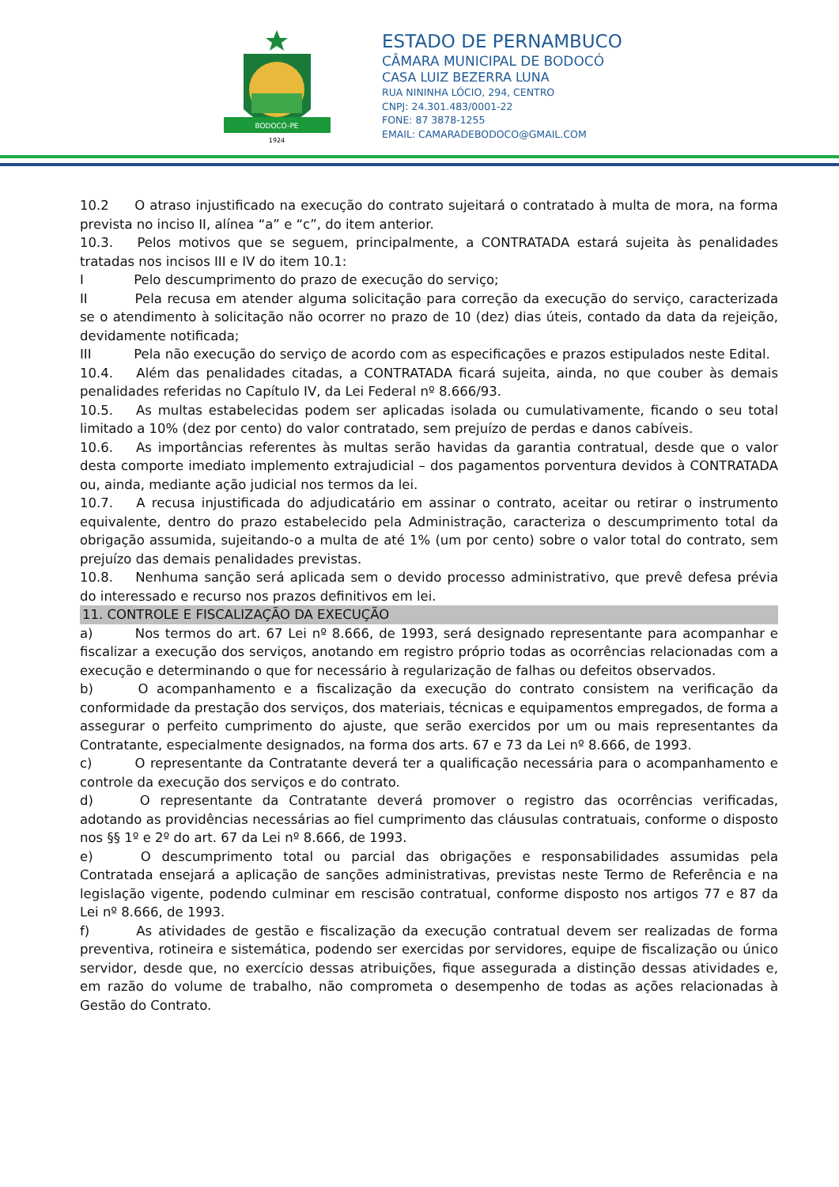BODOCÓ-PE
1924
ESTADO DE PERNAMBUCO
CÂMARA MUNICIPAL DE BODOCÓ
CASA LUIZ BEZERRA LUNA
RUA NININHA LÓCIO, 294, CENTRO
CNPJ: 24.301.483/0001-22
FONE: 87 3878-1255
EMAIL: CAMARADEBODOCO@GMAIL.COM
10.2 O atraso injustificado na execução do contrato sujeitará o contratado à multa de mora, na forma prevista no inciso II, alínea “a” e “c”, do item anterior.
10.3. Pelos motivos que se seguem, principalmente, a CONTRATADA estará sujeita às penalidades tratadas nos incisos III e IV do item 10.1:
I Pelo descumprimento do prazo de execução do serviço;
II Pela recusa em atender alguma solicitação para correção da execução do serviço, caracterizada se o atendimento à solicitação não ocorrer no prazo de 10 (dez) dias úteis, contado da data da rejeição, devidamente notificada;
III Pela não execução do serviço de acordo com as especificações e prazos estipulados neste Edital.
10.4. Além das penalidades citadas, a CONTRATADA ficará sujeita, ainda, no que couber às demais penalidades referidas no Capítulo IV, da Lei Federal nº 8.666/93.
10.5. As multas estabelecidas podem ser aplicadas isolada ou cumulativamente, ficando o seu total limitado a 10% (dez por cento) do valor contratado, sem prejuízo de perdas e danos cabíveis.
10.6. As importâncias referentes às multas serão havidas da garantia contratual, desde que o valor desta comporte imediato implemento extrajudicial – dos pagamentos porventura devidos à CONTRATADA ou, ainda, mediante ação judicial nos termos da lei.
10.7. A recusa injustificada do adjudicatário em assinar o contrato, aceitar ou retirar o instrumento equivalente, dentro do prazo estabelecido pela Administração, caracteriza o descumprimento total da obrigação assumida, sujeitando-o a multa de até 1% (um por cento) sobre o valor total do contrato, sem prejuízo das demais penalidades previstas.
10.8. Nenhuma sanção será aplicada sem o devido processo administrativo, que prevê defesa prévia do interessado e recurso nos prazos definitivos em lei.
11. CONTROLE E FISCALIZAÇÃO DA EXECUÇÃO
a) Nos termos do art. 67 Lei nº 8.666, de 1993, será designado representante para acompanhar e fiscalizar a execução dos serviços, anotando em registro próprio todas as ocorrências relacionadas com a execução e determinando o que for necessário à regularização de falhas ou defeitos observados.
b) O acompanhamento e a fiscalização da execução do contrato consistem na verificação da conformidade da prestação dos serviços, dos materiais, técnicas e equipamentos empregados, de forma a assegurar o perfeito cumprimento do ajuste, que serão exercidos por um ou mais representantes da Contratante, especialmente designados, na forma dos arts. 67 e 73 da Lei nº 8.666, de 1993.
c) O representante da Contratante deverá ter a qualificação necessária para o acompanhamento e controle da execução dos serviços e do contrato.
d) O representante da Contratante deverá promover o registro das ocorrências verificadas, adotando as providências necessárias ao fiel cumprimento das cláusulas contratuais, conforme o disposto nos §§ 1º e 2º do art. 67 da Lei nº 8.666, de 1993.
e) O descumprimento total ou parcial das obrigações e responsabilidades assumidas pela Contratada ensejará a aplicação de sanções administrativas, previstas neste Termo de Referência e na legislação vigente, podendo culminar em rescisão contratual, conforme disposto nos artigos 77 e 87 da Lei nº 8.666, de 1993.
f) As atividades de gestão e fiscalização da execução contratual devem ser realizadas de forma preventiva, rotineira e sistemática, podendo ser exercidas por servidores, equipe de fiscalização ou único servidor, desde que, no exercício dessas atribuições, fique assegurada a distinção dessas atividades e, em razão do volume de trabalho, não comprometa o desempenho de todas as ações relacionadas à Gestão do Contrato.